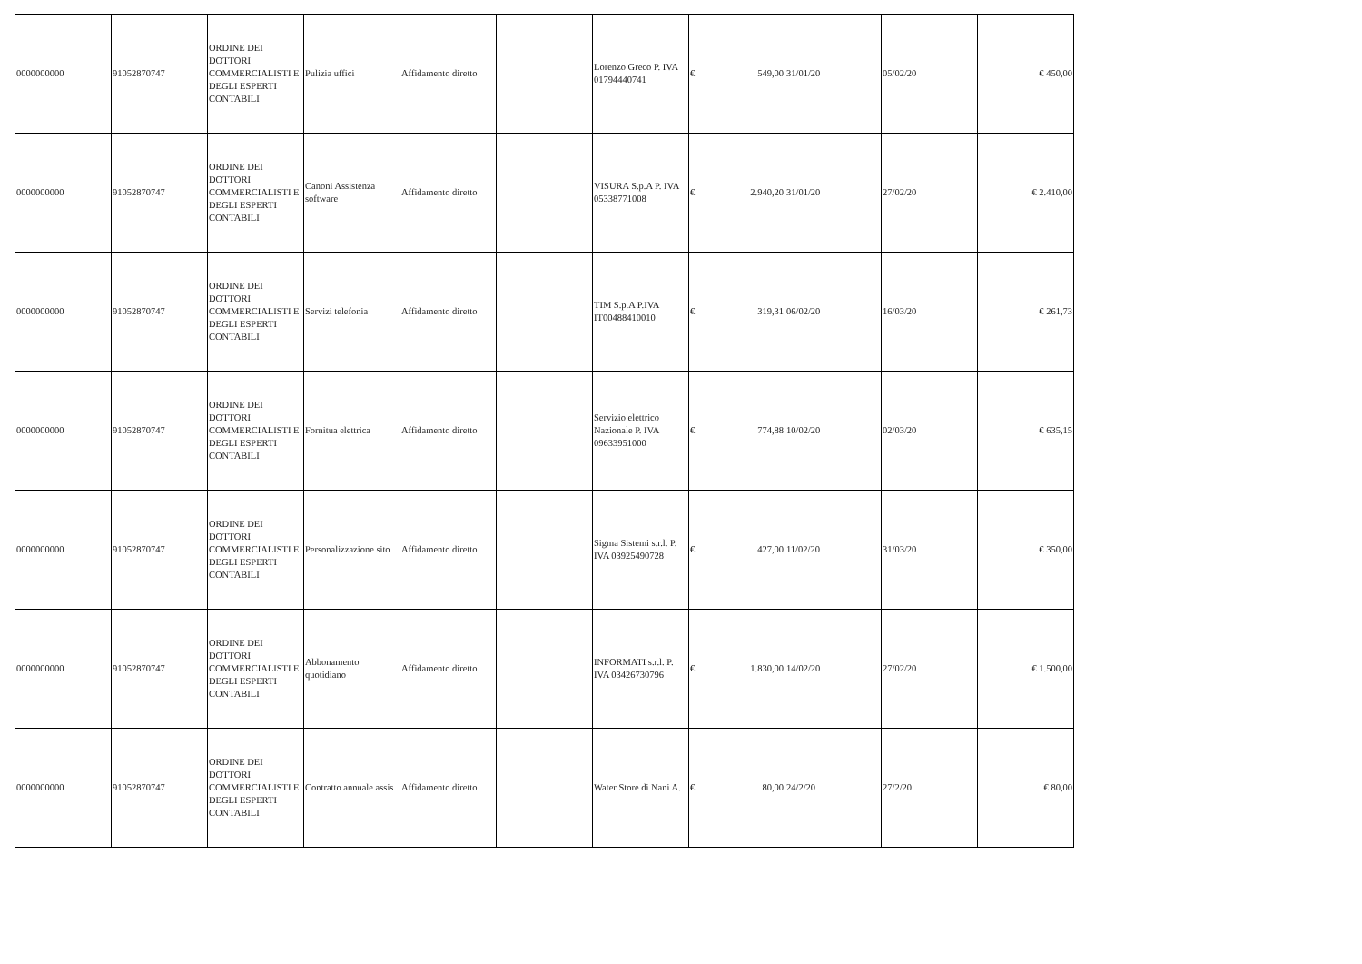| 0000000000 | 91052870747 | ORDINE DEI DOTTORI COMMERCIALISTI E DEGLI ESPERTI CONTABILI | Pulizia uffici | Affidamento diretto | | Lorenzo Greco P. IVA 01794440741 | € 549,00 | 31/01/20 | 05/02/20 | € 450,00 |
| 0000000000 | 91052870747 | ORDINE DEI DOTTORI COMMERCIALISTI E DEGLI ESPERTI CONTABILI | Canoni Assistenza software | Affidamento diretto | | VISURA S.p.A P. IVA 05338771008 | € 2.940,20 | 31/01/20 | 27/02/20 | € 2.410,00 |
| 0000000000 | 91052870747 | ORDINE DEI DOTTORI COMMERCIALISTI E DEGLI ESPERTI CONTABILI | Servizi telefonia | Affidamento diretto | | TIM S.p.A P.IVA IT00488410010 | € 319,31 | 06/02/20 | 16/03/20 | € 261,73 |
| 0000000000 | 91052870747 | ORDINE DEI DOTTORI COMMERCIALISTI E DEGLI ESPERTI CONTABILI | Fornitua elettrica | Affidamento diretto | | Servizio elettrico Nazionale P. IVA 09633951000 | € 774,88 | 10/02/20 | 02/03/20 | € 635,15 |
| 0000000000 | 91052870747 | ORDINE DEI DOTTORI COMMERCIALISTI E DEGLI ESPERTI CONTABILI | Personalizzazione sito | Affidamento diretto | | Sigma Sistemi s.r.l. P. IVA 03925490728 | € 427,00 | 11/02/20 | 31/03/20 | € 350,00 |
| 0000000000 | 91052870747 | ORDINE DEI DOTTORI COMMERCIALISTI E DEGLI ESPERTI CONTABILI | Abbonamento quotidiano | Affidamento diretto | | INFORMATI s.r.l. P. IVA 03426730796 | € 1.830,00 | 14/02/20 | 27/02/20 | € 1.500,00 |
| 0000000000 | 91052870747 | ORDINE DEI DOTTORI COMMERCIALISTI E DEGLI ESPERTI CONTABILI | Contratto annuale assis | Affidamento diretto | | Water Store di Nani A. | € 80,00 | 24/2/20 | 27/2/20 | € 80,00 |